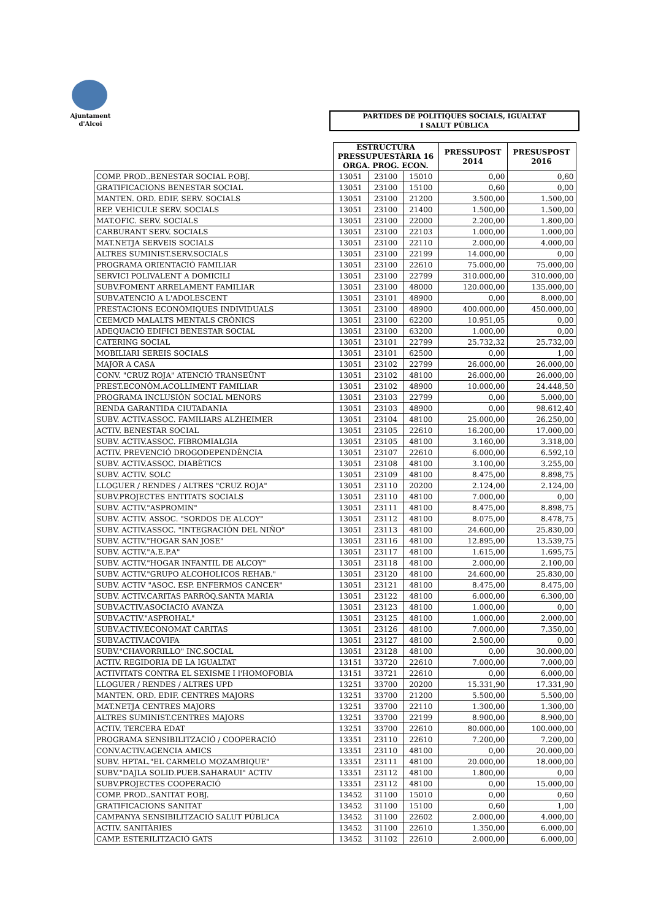Ajuntament
d'Alcoi
PARTIDES DE POLITIQUES SOCIALS, IGUALTAT
I SALUT PÚBLICA
| | ESTRUCTURA PRESSUPUESTÀRIA 16 ORGA. PROG. ECON. | | | PRESSUPOST 2014 | PRESUSPOST 2016 |
| --- | --- | --- | --- | --- | --- |
| COMP. PROD..BENESTAR SOCIAL P.OBJ. | 13051 | 23100 | 15010 | 0,00 | 0,60 |
| GRATIFICACIONS BENESTAR SOCIAL | 13051 | 23100 | 15100 | 0,60 | 0,00 |
| MANTEN. ORD. EDIF. SERV. SOCIALS | 13051 | 23100 | 21200 | 3.500,00 | 1.500,00 |
| REP. VEHICULE SERV. SOCIALS | 13051 | 23100 | 21400 | 1.500,00 | 1.500,00 |
| MAT.OFIC. SERV. SOCIALS | 13051 | 23100 | 22000 | 2.200,00 | 1.800,00 |
| CARBURANT SERV. SOCIALS | 13051 | 23100 | 22103 | 1.000,00 | 1.000,00 |
| MAT.NETJA SERVEIS SOCIALS | 13051 | 23100 | 22110 | 2.000,00 | 4.000,00 |
| ALTRES SUMINIST.SERV.SOCIALS | 13051 | 23100 | 22199 | 14.000,00 | 0,00 |
| PROGRAMA ORIENTACIÓ FAMILIAR | 13051 | 23100 | 22610 | 75.000,00 | 75.000,00 |
| SERVICI POLIVALENT A DOMICILI | 13051 | 23100 | 22799 | 310.000,00 | 310.000,00 |
| SUBV.FOMENT ARRELAMENT FAMILIAR | 13051 | 23100 | 48000 | 120.000,00 | 135.000,00 |
| SUBV.ATENCIÓ A L'ADOLESCENT | 13051 | 23101 | 48900 | 0,00 | 8.000,00 |
| PRESTACIONS ECONÒMIQUES INDIVIDUALS | 13051 | 23100 | 48900 | 400.000,00 | 450.000,00 |
| CEEM/CD MALALTS MENTALS CRÒNICS | 13051 | 23100 | 62200 | 10.951,05 | 0,00 |
| ADEQUACIÓ EDIFICI BENESTAR SOCIAL | 13051 | 23100 | 63200 | 1.000,00 | 0,00 |
| CATERING SOCIAL | 13051 | 23101 | 22799 | 25.732,32 | 25.732,00 |
| MOBILIARI SEREIS SOCIALS | 13051 | 23101 | 62500 | 0,00 | 1,00 |
| MAJOR A CASA | 13051 | 23102 | 22799 | 26.000,00 | 26.000,00 |
| CONV. "CRUZ ROJA" ATENCIÓ TRANSEÜNT | 13051 | 23102 | 48100 | 26.000,00 | 26.000,00 |
| PREST.ECONÒM.ACOLLIMENT FAMILIAR | 13051 | 23102 | 48900 | 10.000,00 | 24.448,50 |
| PROGRAMA INCLUSIÓN SOCIAL MENORS | 13051 | 23103 | 22799 | 0,00 | 5.000,00 |
| RENDA GARANTIDA CIUTADANIA | 13051 | 23103 | 48900 | 0,00 | 98.612,40 |
| SUBV. ACTIV.ASSOC. FAMILIARS ALZHEIMER | 13051 | 23104 | 48100 | 25.000,00 | 26.250,00 |
| ACTIV. BENESTAR SOCIAL | 13051 | 23105 | 22610 | 16.200,00 | 17.000,00 |
| SUBV. ACTIV.ASSOC. FIBROMIALGIA | 13051 | 23105 | 48100 | 3.160,00 | 3.318,00 |
| ACTIV. PREVENCIÓ DROGODEPENDÈNCIA | 13051 | 23107 | 22610 | 6.000,00 | 6.592,10 |
| SUBV. ACTIV.ASSOC. DIABÈTICS | 13051 | 23108 | 48100 | 3.100,00 | 3.255,00 |
| SUBV. ACTIV. SOLC | 13051 | 23109 | 48100 | 8.475,00 | 8.898,75 |
| LLOGUER / RENDES / ALTRES "CRUZ ROJA" | 13051 | 23110 | 20200 | 2.124,00 | 2.124,00 |
| SUBV.PROJECTES ENTITATS SOCIALS | 13051 | 23110 | 48100 | 7.000,00 | 0,00 |
| SUBV. ACTIV."ASPROMIN" | 13051 | 23111 | 48100 | 8.475,00 | 8.898,75 |
| SUBV. ACTIV. ASSOC. "SORDOS DE ALCOY" | 13051 | 23112 | 48100 | 8.075,00 | 8.478,75 |
| SUBV. ACTIV.ASSOC. "INTEGRACIÓN DEL NIÑO" | 13051 | 23113 | 48100 | 24.600,00 | 25.830,00 |
| SUBV. ACTIV."HOGAR SAN JOSE" | 13051 | 23116 | 48100 | 12.895,00 | 13.539,75 |
| SUBV. ACTIV."A.E.P.A" | 13051 | 23117 | 48100 | 1.615,00 | 1.695,75 |
| SUBV. ACTIV."HOGAR INFANTIL DE ALCOY" | 13051 | 23118 | 48100 | 2.000,00 | 2.100,00 |
| SUBV. ACTIV."GRUPO ALCOHOLICOS REHAB." | 13051 | 23120 | 48100 | 24.600,00 | 25.830,00 |
| SUBV. ACTIV "ASOC. ESP. ENFERMOS CANCER" | 13051 | 23121 | 48100 | 8.475,00 | 8.475,00 |
| SUBV. ACTIV.CARITAS PARRÒQ.SANTA MARIA | 13051 | 23122 | 48100 | 6.000,00 | 6.300,00 |
| SUBV.ACTIV.ASOCIACIÓ AVANZA | 13051 | 23123 | 48100 | 1.000,00 | 0,00 |
| SUBV.ACTIV."ASPROHAL" | 13051 | 23125 | 48100 | 1.000,00 | 2.000,00 |
| SUBV.ACTIV.ECONOMAT CARITAS | 13051 | 23126 | 48100 | 7.000,00 | 7.350,00 |
| SUBV.ACTIV.ACOVIFA | 13051 | 23127 | 48100 | 2.500,00 | 0,00 |
| SUBV."CHAVORRILLO" INC.SOCIAL | 13051 | 23128 | 48100 | 0,00 | 30.000,00 |
| ACTIV. REGIDORIA DE LA IGUALTAT | 13151 | 33720 | 22610 | 7.000,00 | 7.000,00 |
| ACTIVITATS CONTRA EL SEXISME I l'HOMOFOBIA | 13151 | 33721 | 22610 | 0,00 | 6.000,00 |
| LLOGUER / RENDES / ALTRES UPD | 13251 | 33700 | 20200 | 15.331,90 | 17.331,90 |
| MANTEN. ORD. EDIF. CENTRES MAJORS | 13251 | 33700 | 21200 | 5.500,00 | 5.500,00 |
| MAT.NETJA CENTRES MAJORS | 13251 | 33700 | 22110 | 1.300,00 | 1.300,00 |
| ALTRES SUMINIST.CENTRES MAJORS | 13251 | 33700 | 22199 | 8.900,00 | 8.900,00 |
| ACTIV. TERCERA EDAT | 13251 | 33700 | 22610 | 80.000,00 | 100.000,00 |
| PROGRAMA SENSIBILITZACIÓ / COOPERACIÓ | 13351 | 23110 | 22610 | 7.200,00 | 7.200,00 |
| CONV.ACTIV.AGENCIA AMICS | 13351 | 23110 | 48100 | 0,00 | 20.000,00 |
| SUBV. HPTAL."EL CARMELO MOZAMBIQUE" | 13351 | 23111 | 48100 | 20.000,00 | 18.000,00 |
| SUBV."DAJLA SOLID.PUEB.SAHARAUI" ACTIV | 13351 | 23112 | 48100 | 1.800,00 | 0,00 |
| SUBV.PROJECTES COOPERACIÓ | 13351 | 23112 | 48100 | 0,00 | 15.000,00 |
| COMP. PROD..SANITAT P.OBJ. | 13452 | 31100 | 15010 | 0,00 | 0,60 |
| GRATIFICACIONS SANITAT | 13452 | 31100 | 15100 | 0,60 | 1,00 |
| CAMPANYA SENSIBILITZACIÓ SALUT PÚBLICA | 13452 | 31100 | 22602 | 2.000,00 | 4.000,00 |
| ACTIV. SANITÀRIES | 13452 | 31100 | 22610 | 1.350,00 | 6.000,00 |
| CAMP. ESTERILITZACIÓ GATS | 13452 | 31102 | 22610 | 2.000,00 | 6.000,00 |